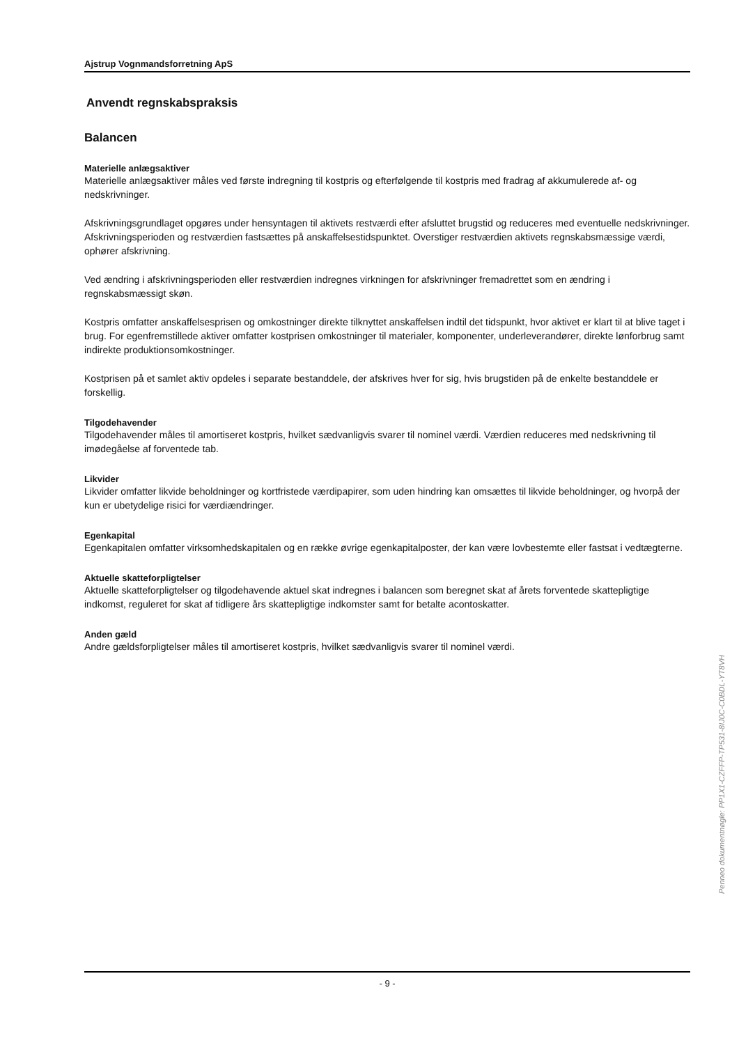Ajstrup Vognmandsforretning ApS
Anvendt regnskabspraksis
Balancen
Materielle anlægsaktiver
Materielle anlægsaktiver måles ved første indregning til kostpris og efterfølgende til kostpris med fradrag af akkumulerede af- og nedskrivninger.
Afskrivningsgrundlaget opgøres under hensyntagen til aktivets restværdi efter afsluttet brugstid og reduceres med eventuelle nedskrivninger. Afskrivningsperioden og restværdien fastsættes på anskaffelsestidspunktet. Overstiger restværdien aktivets regnskabsmæssige værdi, ophører afskrivning.
Ved ændring i afskrivningsperioden eller restværdien indregnes virkningen for afskrivninger fremadrettet som en ændring i regnskabsmæssigt skøn.
Kostpris omfatter anskaffelsesprisen og omkostninger direkte tilknyttet anskaffelsen indtil det tidspunkt, hvor aktivet er klart til at blive taget i brug. For egenfremstillede aktiver omfatter kostprisen omkostninger til materialer, komponenter, underleverandører, direkte lønforbrug samt indirekte produktionsomkostninger.
Kostprisen på et samlet aktiv opdeles i separate bestanddele, der afskrives hver for sig, hvis brugstiden på de enkelte bestanddele er forskellig.
Tilgodehavender
Tilgodehavender måles til amortiseret kostpris, hvilket sædvanligvis svarer til nominel værdi. Værdien reduceres med nedskrivning til imødegåelse af forventede tab.
Likvider
Likvider omfatter likvide beholdninger og kortfristede værdipapirer, som uden hindring kan omsættes til likvide beholdninger, og hvorpå der kun er ubetydelige risici for værdiændringer.
Egenkapital
Egenkapitalen omfatter virksomhedskapitalen og en række øvrige egenkapitalposter, der kan være lovbestemte eller fastsat i vedtægterne.
Aktuelle skatteforpligtelser
Aktuelle skatteforpligtelser og tilgodehavende aktuel skat indregnes i balancen som beregnet skat af årets forventede skattepligtige indkomst, reguleret for skat af tidligere års skattepligtige indkomster samt for betalte acontoskatter.
Anden gæld
Andre gældsforpligtelser måles til amortiseret kostpris, hvilket sædvanligvis svarer til nominel værdi.
- 9 -
Penneo dokumentnøgle: PP1X1-CZFFP-TP531-8IJ0C-C0BDL-YT8VH